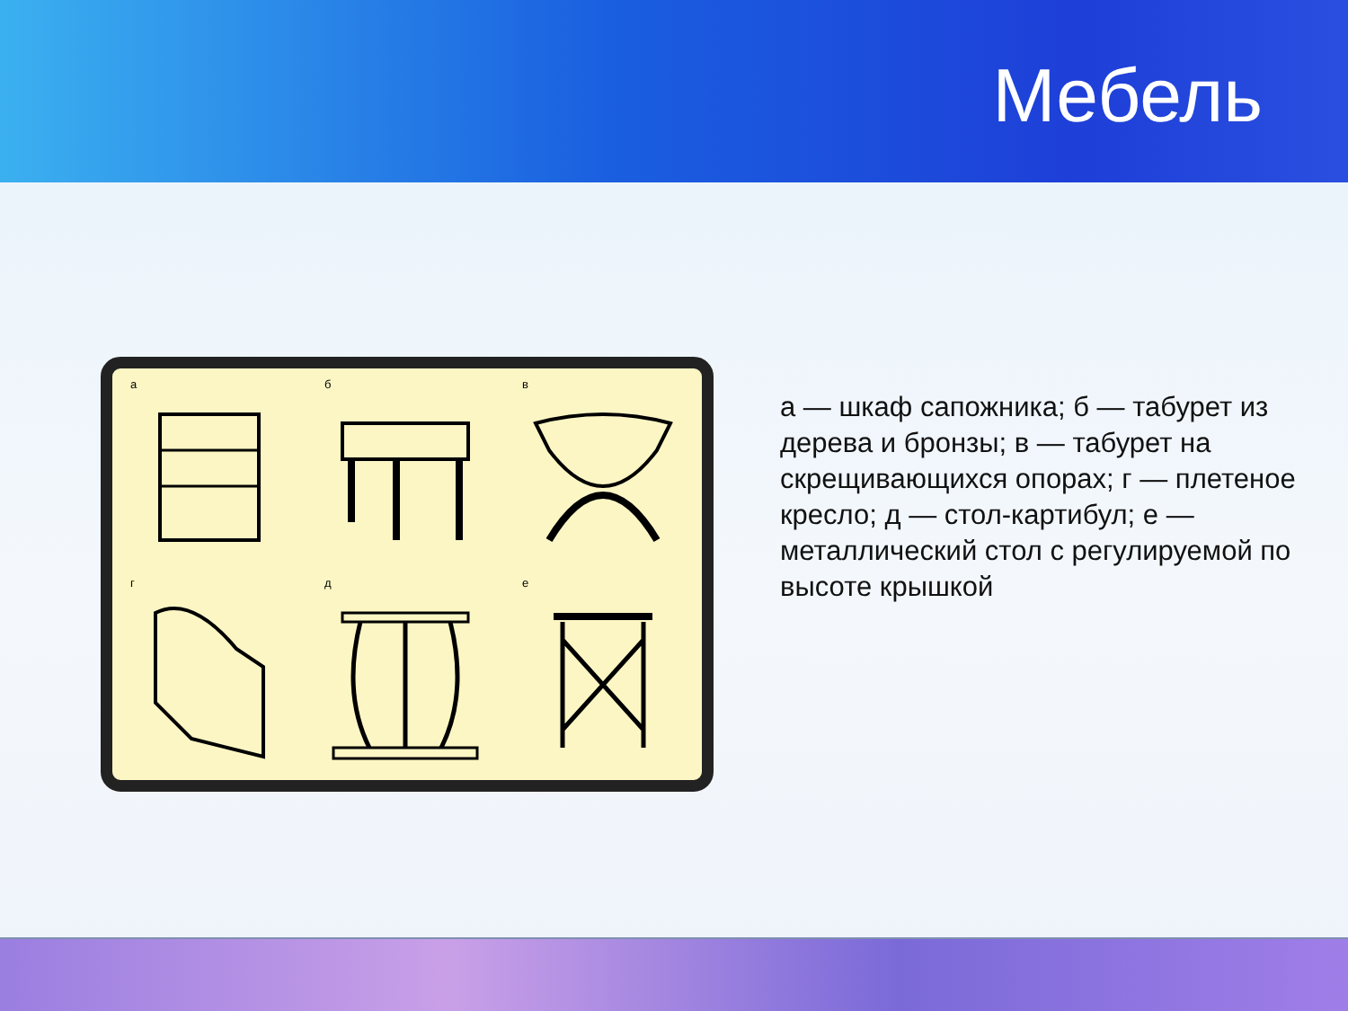Мебель
а
б
в
г
д
е
а — шкаф сапожника; б — табурет из дерева и бронзы; в — табурет на скрещивающихся опорах; г — плетеное кресло; д — стол-картибул; е — металлический стол с регулируемой по высоте крышкой